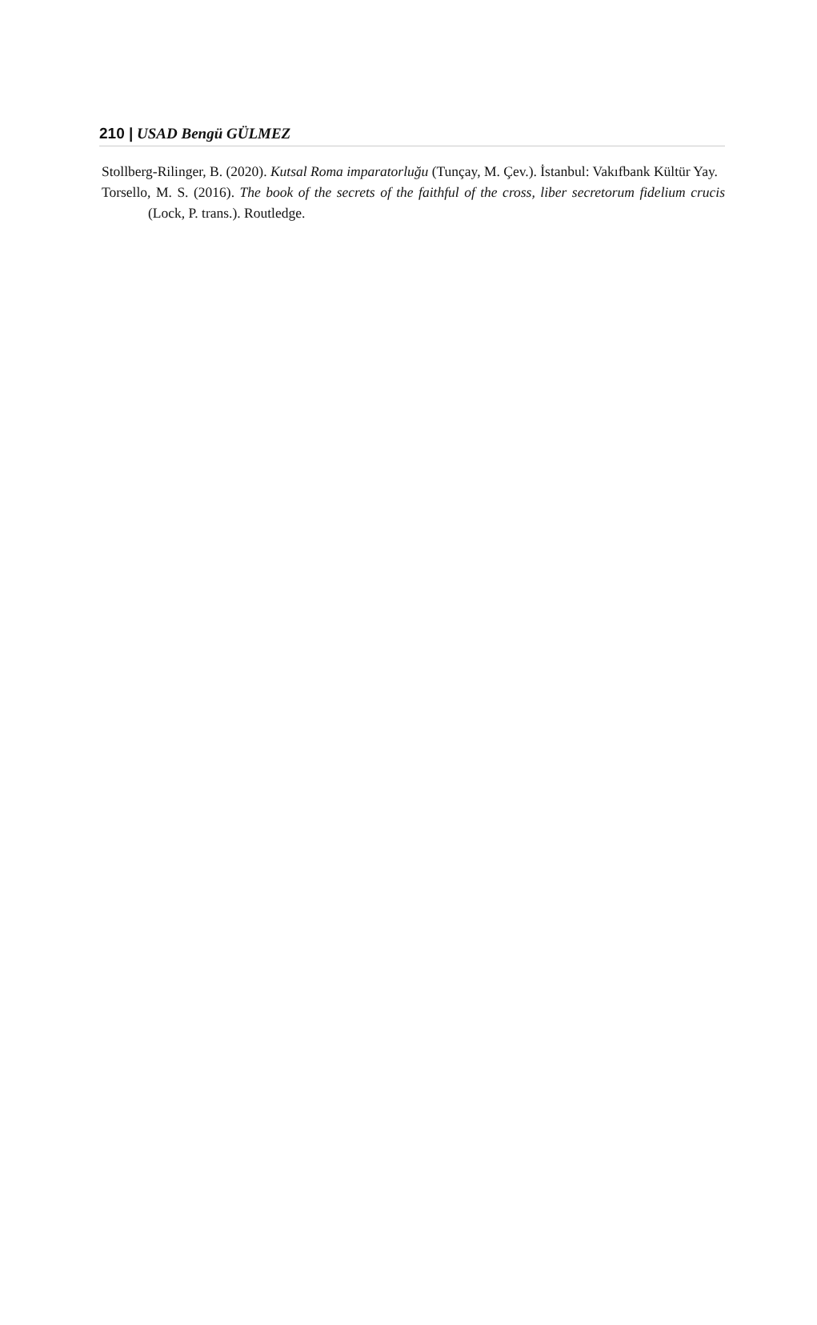210 | USAD Bengü GÜLMEZ
Stollberg-Rilinger, B. (2020). Kutsal Roma imparatorluğu (Tunçay, M. Çev.). İstanbul: Vakıfbank Kültür Yay.
Torsello, M. S. (2016). The book of the secrets of the faithful of the cross, liber secretorum fidelium crucis (Lock, P. trans.). Routledge.